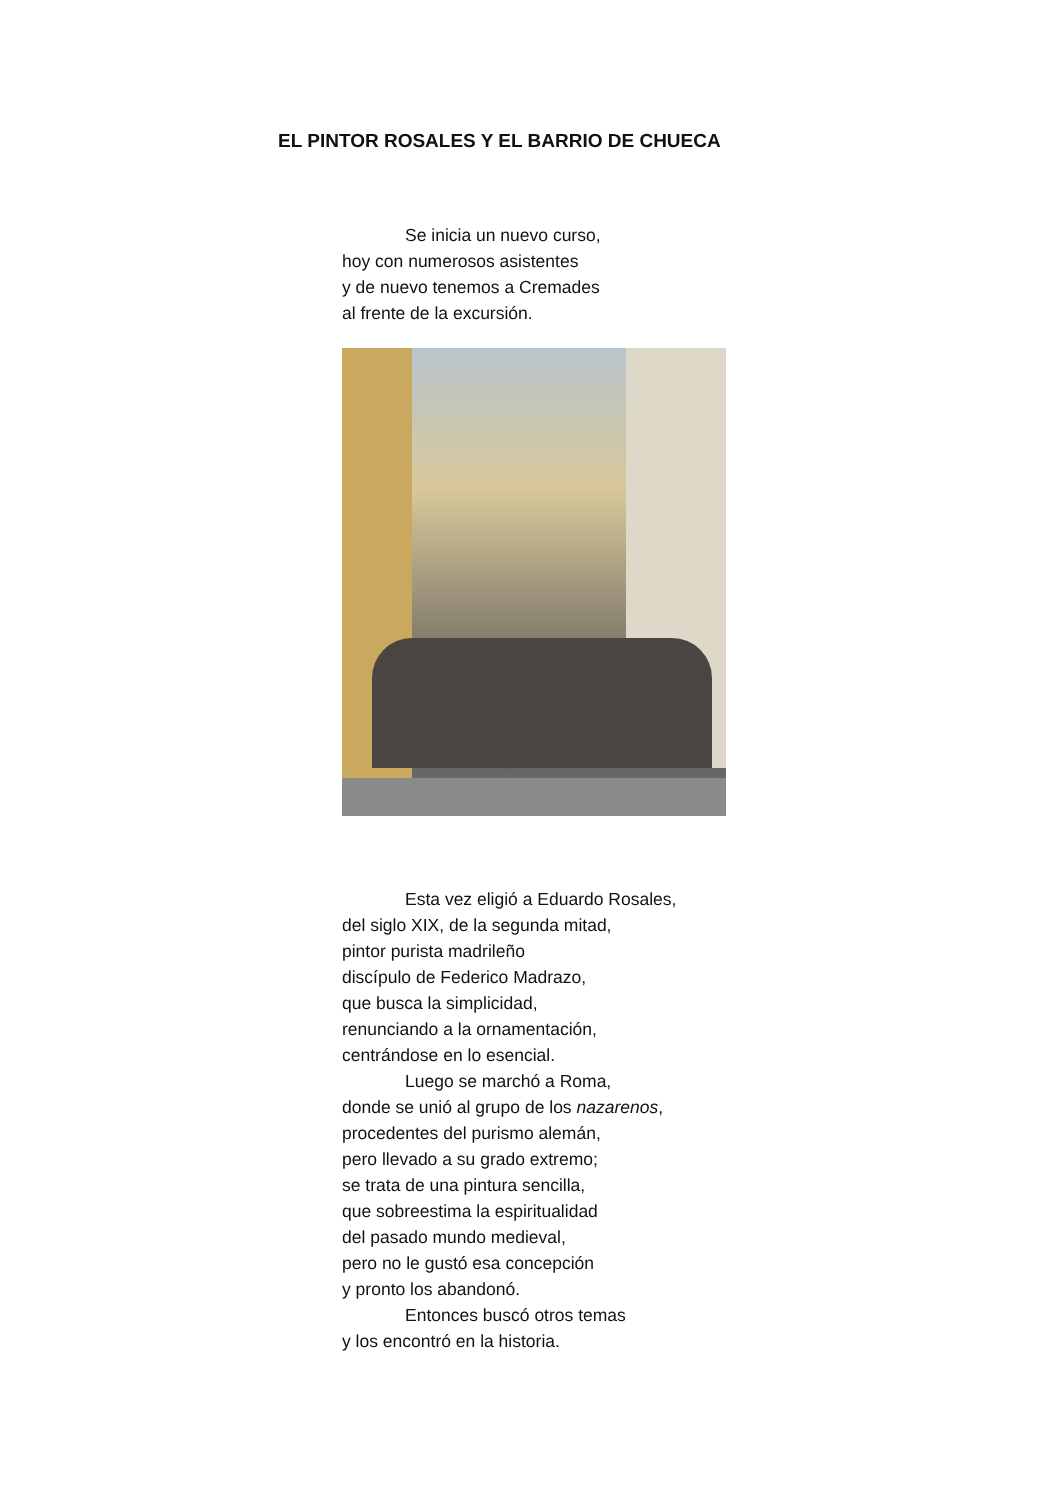EL PINTOR ROSALES Y EL BARRIO DE CHUECA
Se inicia un nuevo curso,
hoy con numerosos asistentes
y de nuevo tenemos a Cremades
al frente de la excursión.
Esta vez eligió a Eduardo Rosales,
del siglo XIX, de la segunda mitad,
pintor purista madrileño
discípulo de Federico Madrazo,
que busca la simplicidad,
renunciando a la ornamentación,
centrándose en lo esencial.
Luego se marchó a Roma,
donde se unió al grupo de los nazarenos,
procedentes del purismo alemán,
pero llevado a su grado extremo;
se trata de una pintura sencilla,
que sobreestima la espiritualidad
del pasado mundo medieval,
pero no le gustó esa concepción
y pronto los abandonó.
Entonces buscó otros temas
y los encontró en la historia.